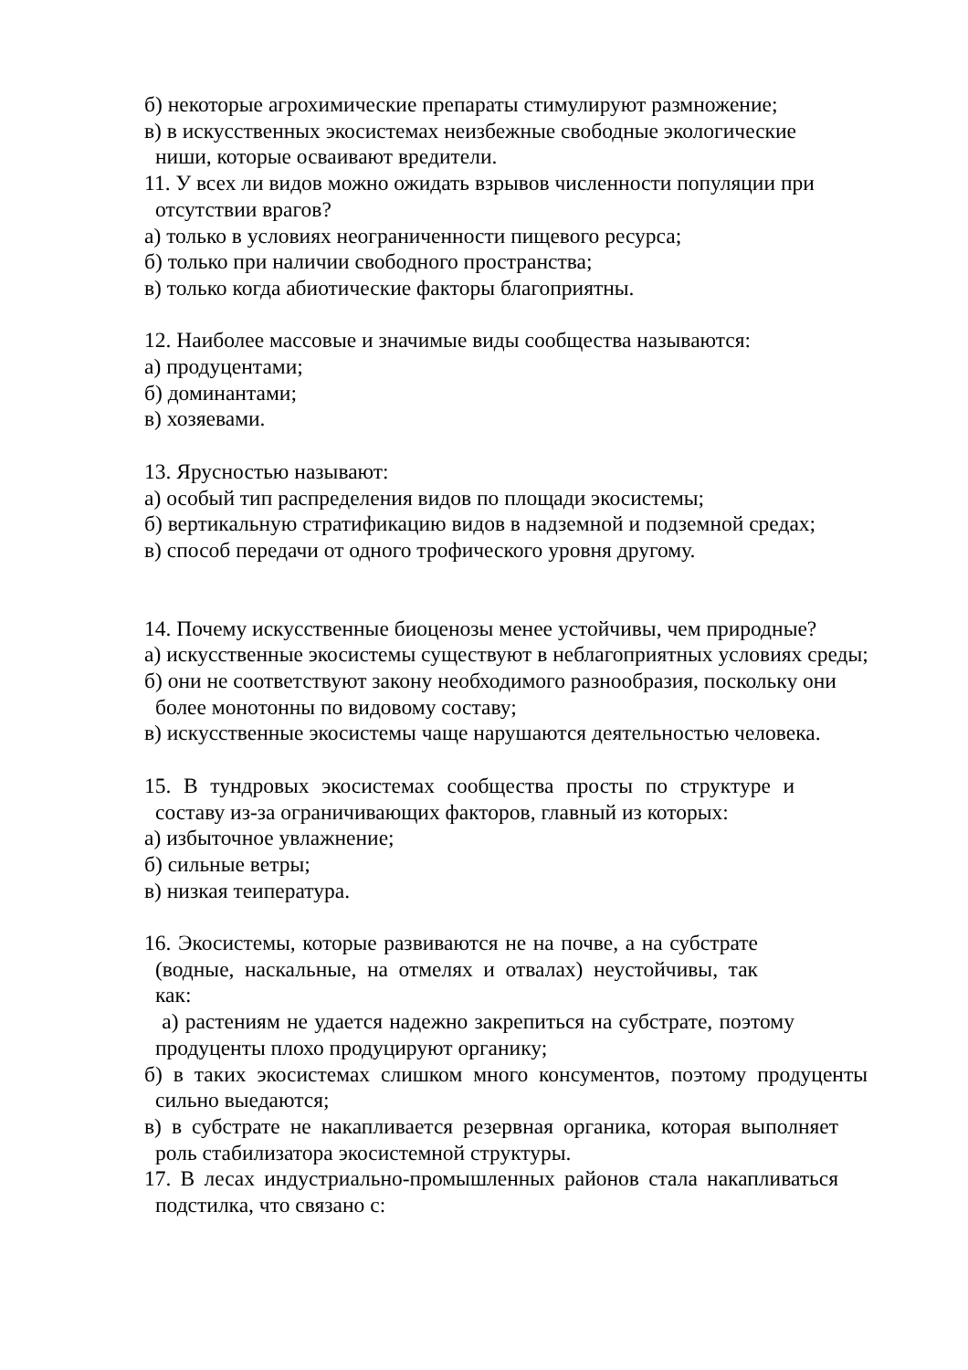б) некоторые агрохимические препараты стимулируют размножение;
в) в искусственных экосистемах неизбежные свободные экологические ниши, которые осваивают вредители.
11. У всех ли видов можно ожидать взрывов численности популяции при отсутствии врагов?
а) только в условиях неограниченности пищевого ресурса;
б) только при наличии свободного пространства;
в) только когда абиотические факторы благоприятны.
12. Наиболее массовые и значимые виды сообщества называются:
а) продуцентами;
б) доминантами;
в) хозяевами.
13. Ярусностью называют:
а) особый тип распределения видов по площади экосистемы;
б) вертикальную стратификацию видов в надземной и подземной средах;
в) способ передачи от одного трофического уровня другому.
14. Почему искусственные биоценозы менее устойчивы, чем природные?
а) искусственные экосистемы существуют в неблагоприятных условиях среды;
б) они не соответствуют закону необходимого разнообразия, поскольку они более монотонны по видовому составу;
в) искусственные экосистемы чаще нарушаются деятельностью человека.
15. В тундровых экосистемах сообщества просты по структуре и составу из-за ограничивающих факторов, главный из которых:
а) избыточное увлажнение;
б) сильные ветры;
в) низкая теипература.
16. Экосистемы, которые развиваются не на почве, а на субстрате (водные, наскальные, на отмелях и отвалах) неустойчивы, так как:
а) растениям не удается надежно закрепиться на субстрате, поэтому продуценты плохо продуцируют органику;
б) в таких экосистемах слишком много консументов, поэтому продуценты сильно выедаются;
в) в субстрате не накапливается резервная органика, которая выполняет роль стабилизатора экосистемной структуры.
17. В лесах индустриально-промышленных районов стала накапливаться подстилка, что связано с: